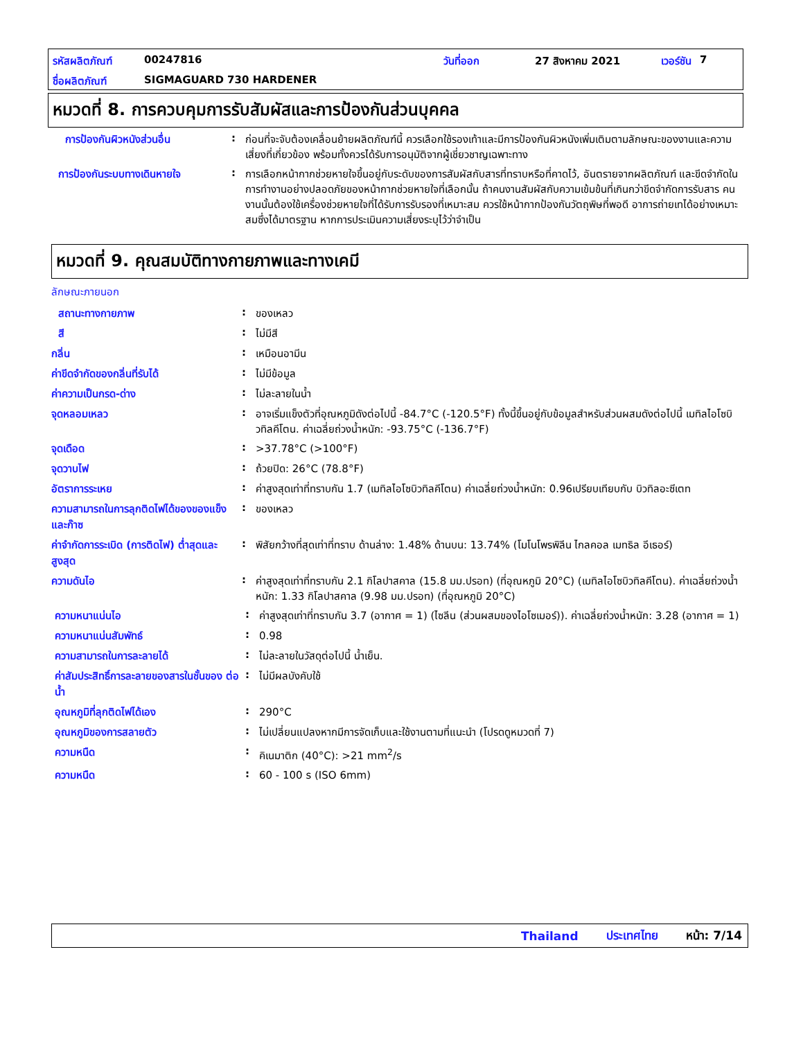รหัสผลิตภัณฑ์ 00247816 วันที่ออก 27 สิงหาคม 2021 เวอร์ชัน 7
ชื่อผลิตภัณฑ์ SIGMAGUARD 730 HARDENER
หมวดที่ 8. การควบคุมการรับสัมผัสและการป้องกันส่วนบุคคล
การป้องกันผิวหนังส่วนอื่น :
ก่อนที่จะจับต้องเคลื่อนย้ายผลิตภัณฑ์นี้ ควรเลือกใช้รองเท้าและมีการป้องกันผิวหนังเพิ่มเติมตามลักษณะของงานและความเสี่ยงที่เกี่ยวข้อง พร้อมทั้งควรได้รับการอนุมัติจากผู้เชี่ยวชาญเฉพาะทาง
การป้องกันระบบทางเดินหายใจ :
การเลือกหน้ากากช่วยหายใจขึ้นอยู่กับระดับของการสัมผัสกับสารที่ทราบหรือที่คาดไว้, อันตรายจากผลิตภัณฑ์ และขีดจำกัดในการทำงานอย่างปลอดภัยของหน้ากากช่วยหายใจที่เลือกนั้น ถ้าคนงานสัมผัสกับความเข้มข้นที่เกินกว่าขีดจำกัดการรับสาร คนงานนั้นต้องใช้เครื่องช่วยหายใจที่ได้รับการรับรองที่เหมาะสม ควรใช้หน้ากากป้องกันวัตถุพิษที่พอดี อาการถ่ายเทได้อย่างเหมาะสมซึ่งได้มาตรฐาน หากการประเมินความเสี่ยงระบุไว้ว่าจำเป็น
หมวดที่ 9. คุณสมบัติทางกายภาพและทางเคมี
ลักษณะภายนอก
สถานะทางกายภาพ :
ของเหลว
สี :
ไม่มีสี
กลิ่น :
เหมือนอามีน
ค่าขีดจำกัดของกลิ่นที่รับได้ :
ไม่มีข้อมูล
ค่าความเป็นกรด-ด่าง :
ไม่ละลายในน้ำ
จุดหลอมเหลว :
อาจเริ่มแข็งตัวที่อุณหภูมิดังต่อไปนี้ -84.7°C (-120.5°F) ทั้งนี้ขึ้นอยู่กับข้อมูลสำหรับส่วนผสมดังต่อไปนี้ เมทิลไอโซบิวทิลคีโตน. ค่าเฉลี่ยถ่วงน้ำหนัก: -93.75°C (-136.7°F)
จุดเดือด :
>37.78°C (>100°F)
จุดวาบไฟ :
ถ้วยปิด: 26°C (78.8°F)
อัตราการระเหย :
ค่าสูงสุดเท่าที่ทราบกัน 1.7 (เมทิลไอโซบิวทิลคีโตน) ค่าเฉลี่ยถ่วงน้ำหนัก: 0.96เปรียบเทียบกับ บิวทิลอะซีเตท
ความสามารถในการลุกติดไฟได้ของของแข็ง และก๊าซ
:
ของเหลว
ค่าจำกัดการระเบิด (การติดไฟ) ต่ำสุดและสูงสุด
:
พิสัยกว้างที่สุดเท่าที่ทราบ ด้านล่าง: 1.48% ด้านบน: 13.74% (โมโนโพรพิลีน ไกลคอล เมทธิล อีเธอร์)
ความดันไอ :
ค่าสูงสุดเท่าที่ทราบกัน 2.1 กิโลปาสคาล (15.8 มม.ปรอท) (ที่อุณหภูมิ 20°C) (เมทิลไอโซบิวทิลคีโตน). ค่าเฉลี่ยถ่วงน้ำหนัก: 1.33 กิโลปาสคาล (9.98 มม.ปรอท) (ที่อุณหภูมิ 20°C)
ความหนาแน่นไอ :
ค่าสูงสุดเท่าที่ทราบกัน 3.7 (อากาศ = 1) (ไซลีน (ส่วนผสมของไอโซเมอร์)). ค่าเฉลี่ยถ่วงน้ำหนัก: 3.28 (อากาศ = 1)
ความหนาแน่นสัมพัทธ์ :
0.98
ความสามารถในการละลายได้ :
ไม่ละลายในวัสดุต่อไปนี้ น้ำเย็น.
ค่าสัมประสิทธิ์การละลายของสารในชั้นของ ต่อน้ำ
:
ไม่มีผลบังคับใช้
อุณหภูมิที่ลุกติดไฟได้เอง :
290°C
อุณหภูมิของการสลายตัว :
ไม่เปลี่ยนแปลงหากมีการจัดเก็บและใช้งานตามที่แนะนำ (โปรดดูหมวดที่ 7)
ความหนืด :
คิเนมาติก (40°C): >21 mm<sup>2</sup>/s
ความหนืด :
60 - 100 s (ISO 6mm)
Thailand ประเทศไทย หน้า: 7/14